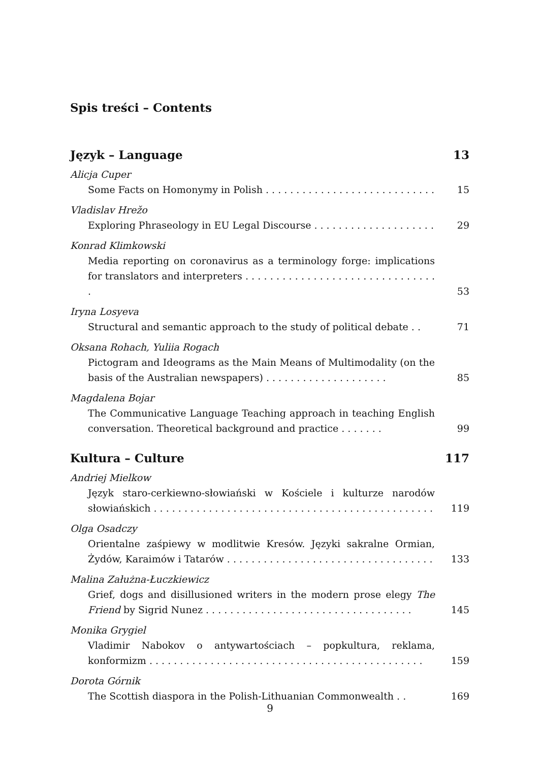Spis treści – Contents
Język – Language 13
Alicja Cuper
Some Facts on Homonymy in Polish . . . . . . . . . . . . . . . . . . . . . . . . . . . . 15
Vladislav Hrežo
Exploring Phraseology in EU Legal Discourse . . . . . . . . . . . . . . . . . . . . 29
Konrad Klimkowski
Media reporting on coronavirus as a terminology forge: implications for translators and interpreters . . . . . . . . . . . . . . . . . . . . . . . . . . . . . . . . 53
Iryna Losyeva
Structural and semantic approach to the study of political debate . . 71
Oksana Rohach, Yuliia Rogach
Pictogram and Ideograms as the Main Means of Multimodality (on the basis of the Australian newspapers) . . . . . . . . . . . . . . . . . . . . 85
Magdalena Bojar
The Communicative Language Teaching approach in teaching English conversation. Theoretical background and practice . . . . . . . 99
Kultura – Culture 117
Andriej Mielkow
Język staro-cerkiewno-słowiański w Kościele i kulturze narodów słowiańskich . . . . . . . . . . . . . . . . . . . . . . . . . . . . . . . . . . . . . . . . . . . . . . 119
Olga Osadczy
Orientalne zaśpiewy w modlitwie Kresów. Języki sakralne Ormian, Żydów, Karaimów i Tatarów . . . . . . . . . . . . . . . . . . . . . . . . . . . . . . . . . . 133
Malina Załużna-Łuczkiewicz
Grief, dogs and disillusioned writers in the modern prose elegy The Friend by Sigrid Nunez . . . . . . . . . . . . . . . . . . . . . . . . . . . . . . . . . . 145
Monika Grygiel
Vladimir Nabokov o antywartościach – popkultura, reklama, konformizm . . . . . . . . . . . . . . . . . . . . . . . . . . . . . . . . . . . . . . . . . . . . . 159
Dorota Górnik
The Scottish diaspora in the Polish-Lithuanian Commonwealth . . 169
9